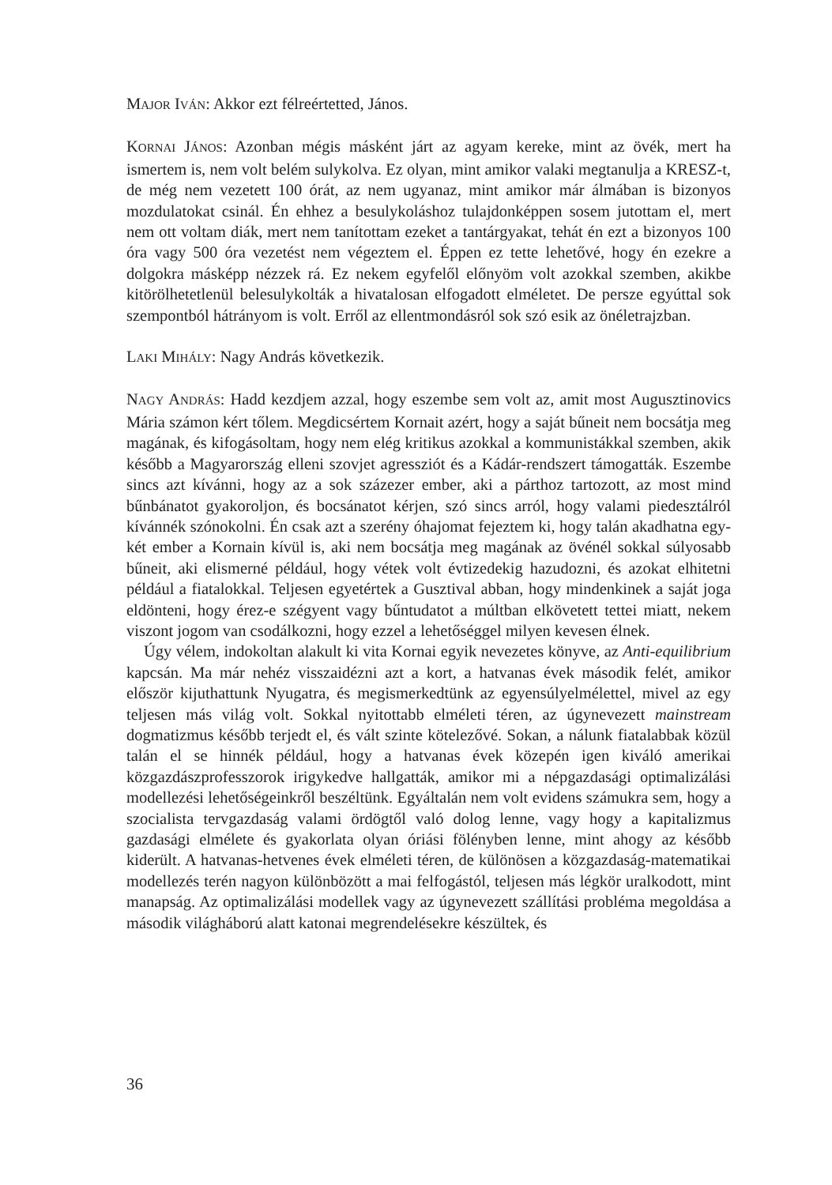MAJOR IVÁN: Akkor ezt félreértetted, János.
KORNAI JÁNOS: Azonban mégis másként járt az agyam kereke, mint az övék, mert ha ismertem is, nem volt belém sulykolva. Ez olyan, mint amikor valaki megtanulja a KRESZ-t, de még nem vezetett 100 órát, az nem ugyanaz, mint amikor már álmában is bizonyos mozdulatokat csinál. Én ehhez a besulykoláshoz tulajdonképpen sosem jutottam el, mert nem ott voltam diák, mert nem tanítottam ezeket a tantárgyakat, tehát én ezt a bizonyos 100 óra vagy 500 óra vezetést nem végeztem el. Éppen ez tette lehetővé, hogy én ezekre a dolgokra másképp nézzek rá. Ez nekem egyfelől előnyöm volt azokkal szemben, akikbe kitörölhetetlenül belesulykolták a hivatalosan elfogadott elméletet. De persze egyúttal sok szempontból hátrányom is volt. Erről az ellentmondásról sok szó esik az önéletrajzban.
LAKI MIHÁLY: Nagy András következik.
NAGY ANDRÁS: Hadd kezdjem azzal, hogy eszembe sem volt az, amit most Augusztinovics Mária számon kért tőlem. Megdicsértem Kornait azért, hogy a saját bűneit nem bocsátja meg magának, és kifogásoltam, hogy nem elég kritikus azokkal a kommunistákkal szemben, akik később a Magyarország elleni szovjet agressziót és a Kádár-rendszert támogatták. Eszembe sincs azt kívánni, hogy az a sok százezer ember, aki a párthoz tartozott, az most mind bűnbánatot gyakoroljon, és bocsánatot kérjen, szó sincs arról, hogy valami piedesztálról kívánnék szónokolni. Én csak azt a szerény óhajomat fejeztem ki, hogy talán akadhatna egy-két ember a Kornain kívül is, aki nem bocsátja meg magának az övénél sokkal súlyosabb bűneit, aki elismerné például, hogy vétek volt évtizedekig hazudozni, és azokat elhitetni például a fiatalokkal. Teljesen egyetértek a Gusztival abban, hogy mindenkinek a saját joga eldönteni, hogy érez-e szégyent vagy bűntudatot a múltban elkövetett tettei miatt, nekem viszont jogom van csodálkozni, hogy ezzel a lehetőséggel milyen kevesen élnek.
Úgy vélem, indokoltan alakult ki vita Kornai egyik nevezetes könyve, az Anti-equilibrium kapcsán. Ma már nehéz visszaidézni azt a kort, a hatvanas évek második felét, amikor először kijuthattunk Nyugatra, és megismerkedtünk az egyensúlyelmélettel, mivel az egy teljesen más világ volt. Sokkal nyitottabb elméleti téren, az úgynevezett mainstream dogmatizmus később terjedt el, és vált szinte kötelezővé. Sokan, a nálunk fiatalabbak közül talán el se hinnék például, hogy a hatvanas évek közepén igen kiváló amerikai közgazdászprofesszorok irigykedve hallgatták, amikor mi a népgazdasági optimalizálási modellezési lehetőségeinkről beszéltünk. Egyáltalán nem volt evidens számukra sem, hogy a szocialista tervgazdaság valami ördögtől való dolog lenne, vagy hogy a kapitalizmus gazdasági elmélete és gyakorlata olyan óriási fölényben lenne, mint ahogy az később kiderült. A hatvanas-hetvenes évek elméleti téren, de különösen a közgazdaság-matematikai modellezés terén nagyon különbözött a mai felfogástól, teljesen más légkör uralkodott, mint manapság. Az optimalizálási modellek vagy az úgynevezett szállítási probléma megoldása a második világháború alatt katonai megrendelésekre készültek, és
36